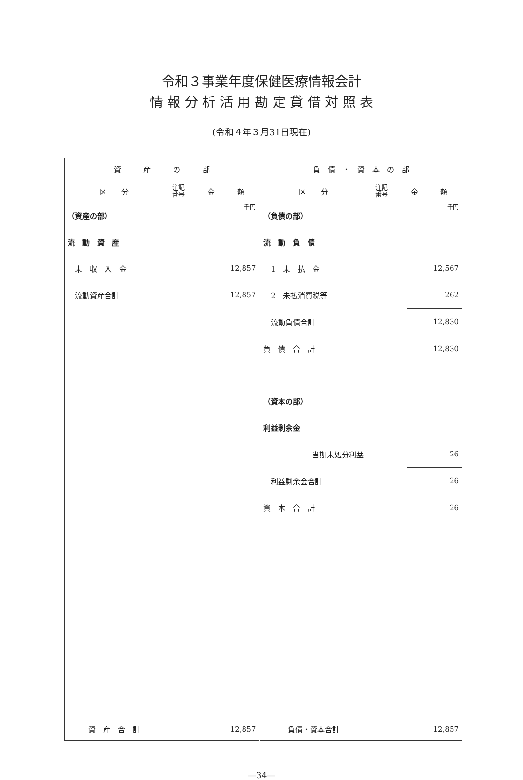令和３事業年度保健医療情報会計
情 報 分 析 活 用 勘 定 貸 借 対 照 表
(令和４年３月31日現在)
| 資 産 の 部 | | | | 負 債 ・ 資 本 の 部 | | | |
| --- | --- | --- | --- | --- | --- | --- | --- |
| 区 分 | 注記 番号 | 金 額 | | 区 分 | 注記 番号 | 金 額 | |
| （資産の部） | | | 千円 | （負債の部） | | | 千円 |
| 流 動 資 産 | | | | 流 動 負 債 | | | |
| 未 収 入 金 | | | 12,857 | 1 未 払 金 | | | 12,567 |
| 流動資産合計 | | | 12,857 | 2 未払消費税等 | | | 262 |
| | | | | 流動負債合計 | | | 12,830 |
| | | | | 負 債 合 計 | | | 12,830 |
| | | | | （資本の部） | | | |
| | | | | 利益剰余金 | | | |
| | | | | 当期未処分利益 | | | 26 |
| | | | | 利益剰余金合計 | | | 26 |
| | | | | 資 本 合 計 | | | 26 |
| 資 産 合 計 | | 12,857 | | 負債・資本合計 | | 12,857 | |
―34―